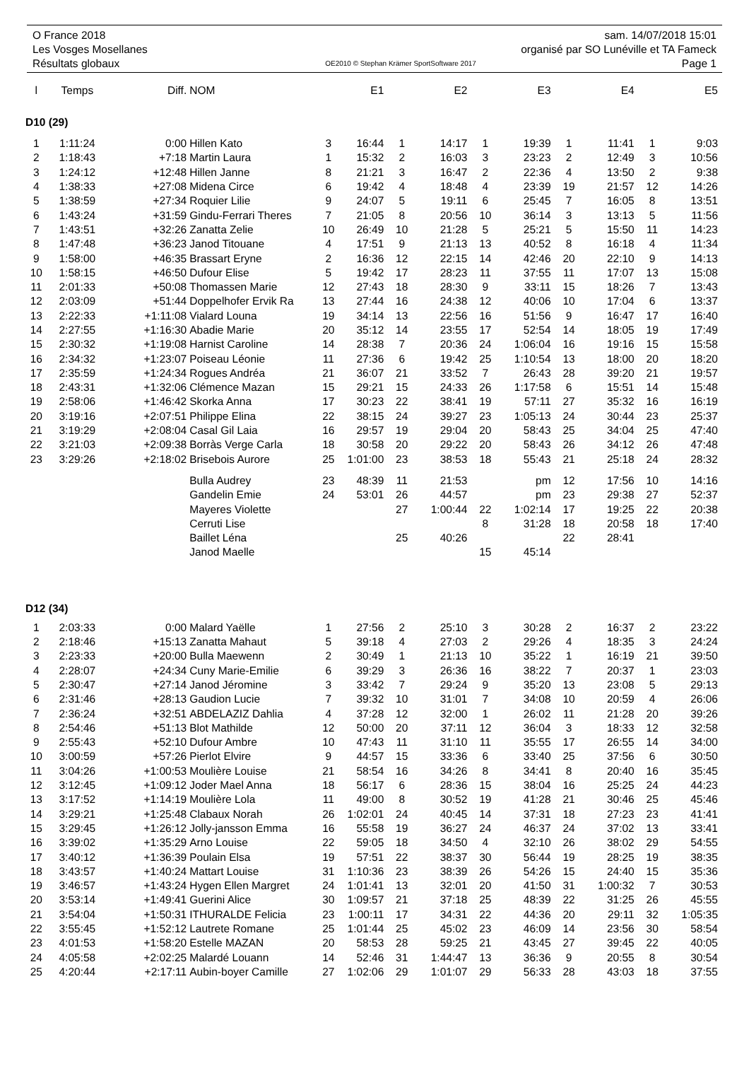O France 2018 sam. 14/07/2018 15:01
Les Vosges Mosellanes organisé par SO Lunéville et TA Fameck
Résultats globaux OE2010 © Stephan Krämer SportSoftware 2017 Page 1
| l | Temps | Diff. | NOM | | E1 | | E2 | | E3 | | E4 | | E5 |
| --- | --- | --- | --- | --- | --- | --- | --- | --- | --- | --- | --- | --- | --- |
| D10 (29) | | | | | | | | | | | | | |
| 1 | 1:11:24 | 0:00 | Hillen Kato | 3 | 16:44 | 1 | 14:17 | 1 | 19:39 | 1 | 11:41 | 1 | 9:03 |
| 2 | 1:18:43 | +7:18 | Martin Laura | 1 | 15:32 | 2 | 16:03 | 3 | 23:23 | 2 | 12:49 | 3 | 10:56 |
| 3 | 1:24:12 | +12:48 | Hillen Janne | 8 | 21:21 | 3 | 16:47 | 2 | 22:36 | 4 | 13:50 | 2 | 9:38 |
| 4 | 1:38:33 | +27:08 | Midena Circe | 6 | 19:42 | 4 | 18:48 | 4 | 23:39 | 19 | 21:57 | 12 | 14:26 |
| 5 | 1:38:59 | +27:34 | Roquier Lilie | 9 | 24:07 | 5 | 19:11 | 6 | 25:45 | 7 | 16:05 | 8 | 13:51 |
| 6 | 1:43:24 | +31:59 | Gindu-Ferrari Theres | 7 | 21:05 | 8 | 20:56 | 10 | 36:14 | 3 | 13:13 | 5 | 11:56 |
| 7 | 1:43:51 | +32:26 | Zanatta Zelie | 10 | 26:49 | 10 | 21:28 | 5 | 25:21 | 5 | 15:50 | 11 | 14:23 |
| 8 | 1:47:48 | +36:23 | Janod Titouane | 4 | 17:51 | 9 | 21:13 | 13 | 40:52 | 8 | 16:18 | 4 | 11:34 |
| 9 | 1:58:00 | +46:35 | Brassart Eryne | 2 | 16:36 | 12 | 22:15 | 14 | 42:46 | 20 | 22:10 | 9 | 14:13 |
| 10 | 1:58:15 | +46:50 | Dufour Elise | 5 | 19:42 | 17 | 28:23 | 11 | 37:55 | 11 | 17:07 | 13 | 15:08 |
| 11 | 2:01:33 | +50:08 | Thomassen Marie | 12 | 27:43 | 18 | 28:30 | 9 | 33:11 | 15 | 18:26 | 7 | 13:43 |
| 12 | 2:03:09 | +51:44 | Doppelhofer Ervik Ra | 13 | 27:44 | 16 | 24:38 | 12 | 40:06 | 10 | 17:04 | 6 | 13:37 |
| 13 | 2:22:33 | +1:11:08 | Vialard Louna | 19 | 34:14 | 13 | 22:56 | 16 | 51:56 | 9 | 16:47 | 17 | 16:40 |
| 14 | 2:27:55 | +1:16:30 | Abadie Marie | 20 | 35:12 | 14 | 23:55 | 17 | 52:54 | 14 | 18:05 | 19 | 17:49 |
| 15 | 2:30:32 | +1:19:08 | Harnist Caroline | 14 | 28:38 | 7 | 20:36 | 24 | 1:06:04 | 16 | 19:16 | 15 | 15:58 |
| 16 | 2:34:32 | +1:23:07 | Poiseau Léonie | 11 | 27:36 | 6 | 19:42 | 25 | 1:10:54 | 13 | 18:00 | 20 | 18:20 |
| 17 | 2:35:59 | +1:24:34 | Rogues Andréa | 21 | 36:07 | 21 | 33:52 | 7 | 26:43 | 28 | 39:20 | 21 | 19:57 |
| 18 | 2:43:31 | +1:32:06 | Clémence Mazan | 15 | 29:21 | 15 | 24:33 | 26 | 1:17:58 | 6 | 15:51 | 14 | 15:48 |
| 19 | 2:58:06 | +1:46:42 | Skorka Anna | 17 | 30:23 | 22 | 38:41 | 19 | 57:11 | 27 | 35:32 | 16 | 16:19 |
| 20 | 3:19:16 | +2:07:51 | Philippe Elina | 22 | 38:15 | 24 | 39:27 | 23 | 1:05:13 | 24 | 30:44 | 23 | 25:37 |
| 21 | 3:19:29 | +2:08:04 | Casal Gil Laia | 16 | 29:57 | 19 | 29:04 | 20 | 58:43 | 25 | 34:04 | 25 | 47:40 |
| 22 | 3:21:03 | +2:09:38 | Borràs Verge Carla | 18 | 30:58 | 20 | 29:22 | 20 | 58:43 | 26 | 34:12 | 26 | 47:48 |
| 23 | 3:29:26 | +2:18:02 | Brisebois Aurore | 25 | 1:01:00 | 23 | 38:53 | 18 | 55:43 | 21 | 25:18 | 24 | 28:32 |
| | | | Bulla Audrey | 23 | 48:39 | 11 | 21:53 | | pm | 12 | 17:56 | 10 | 14:16 |
| | | | Gandelin Emie | 24 | 53:01 | 26 | 44:57 | | pm | 23 | 29:38 | 27 | 52:37 |
| | | | Mayeres Violette | | | 27 | 1:00:44 | 22 | 1:02:14 | 17 | 19:25 | 22 | 20:38 |
| | | | Cerruti Lise | | | | | 8 | 31:28 | 18 | 20:58 | 18 | 17:40 |
| | | | Baillet Léna | | | 25 | 40:26 | | | 22 | 28:41 | | |
| | | | Janod Maelle | | | | | 15 | 45:14 | | | | |
| D12 (34) | | | | | | | | | | | | | |
| 1 | 2:03:33 | 0:00 | Malard Yaëlle | 1 | 27:56 | 2 | 25:10 | 3 | 30:28 | 2 | 16:37 | 2 | 23:22 |
| 2 | 2:18:46 | +15:13 | Zanatta Mahaut | 5 | 39:18 | 4 | 27:03 | 2 | 29:26 | 4 | 18:35 | 3 | 24:24 |
| 3 | 2:23:33 | +20:00 | Bulla Maewenn | 2 | 30:49 | 1 | 21:13 | 10 | 35:22 | 1 | 16:19 | 21 | 39:50 |
| 4 | 2:28:07 | +24:34 | Cuny Marie-Emilie | 6 | 39:29 | 3 | 26:36 | 16 | 38:22 | 7 | 20:37 | 1 | 23:03 |
| 5 | 2:30:47 | +27:14 | Janod Jéromine | 3 | 33:42 | 7 | 29:24 | 9 | 35:20 | 13 | 23:08 | 5 | 29:13 |
| 6 | 2:31:46 | +28:13 | Gaudion Lucie | 7 | 39:32 | 10 | 31:01 | 7 | 34:08 | 10 | 20:59 | 4 | 26:06 |
| 7 | 2:36:24 | +32:51 | ABDELAZIZ Dahlia | 4 | 37:28 | 12 | 32:00 | 1 | 26:02 | 11 | 21:28 | 20 | 39:26 |
| 8 | 2:54:46 | +51:13 | Blot Mathilde | 12 | 50:00 | 20 | 37:11 | 12 | 36:04 | 3 | 18:33 | 12 | 32:58 |
| 9 | 2:55:43 | +52:10 | Dufour Ambre | 10 | 47:43 | 11 | 31:10 | 11 | 35:55 | 17 | 26:55 | 14 | 34:00 |
| 10 | 3:00:59 | +57:26 | Pierlot Elvire | 9 | 44:57 | 15 | 33:36 | 6 | 33:40 | 25 | 37:56 | 6 | 30:50 |
| 11 | 3:04:26 | +1:00:53 | Moulière Louise | 21 | 58:54 | 16 | 34:26 | 8 | 34:41 | 8 | 20:40 | 16 | 35:45 |
| 12 | 3:12:45 | +1:09:12 | Joder Mael Anna | 18 | 56:17 | 6 | 28:36 | 15 | 38:04 | 16 | 25:25 | 24 | 44:23 |
| 13 | 3:17:52 | +1:14:19 | Moulière Lola | 11 | 49:00 | 8 | 30:52 | 19 | 41:28 | 21 | 30:46 | 25 | 45:46 |
| 14 | 3:29:21 | +1:25:48 | Clabaux Norah | 26 | 1:02:01 | 24 | 40:45 | 14 | 37:31 | 18 | 27:23 | 23 | 41:41 |
| 15 | 3:29:45 | +1:26:12 | Jolly-jansson Emma | 16 | 55:58 | 19 | 36:27 | 24 | 46:37 | 24 | 37:02 | 13 | 33:41 |
| 16 | 3:39:02 | +1:35:29 | Arno Louise | 22 | 59:05 | 18 | 34:50 | 4 | 32:10 | 26 | 38:02 | 29 | 54:55 |
| 17 | 3:40:12 | +1:36:39 | Poulain Elsa | 19 | 57:51 | 22 | 38:37 | 30 | 56:44 | 19 | 28:25 | 19 | 38:35 |
| 18 | 3:43:57 | +1:40:24 | Mattart Louise | 31 | 1:10:36 | 23 | 38:39 | 26 | 54:26 | 15 | 24:40 | 15 | 35:36 |
| 19 | 3:46:57 | +1:43:24 | Hygen Ellen Margret | 24 | 1:01:41 | 13 | 32:01 | 20 | 41:50 | 31 | 1:00:32 | 7 | 30:53 |
| 20 | 3:53:14 | +1:49:41 | Guerini Alice | 30 | 1:09:57 | 21 | 37:18 | 25 | 48:39 | 22 | 31:25 | 26 | 45:55 |
| 21 | 3:54:04 | +1:50:31 | ITHURALDE Felicia | 23 | 1:00:11 | 17 | 34:31 | 22 | 44:36 | 20 | 29:11 | 32 | 1:05:35 |
| 22 | 3:55:45 | +1:52:12 | Lautrete Romane | 25 | 1:01:44 | 25 | 45:02 | 23 | 46:09 | 14 | 23:56 | 30 | 58:54 |
| 23 | 4:01:53 | +1:58:20 | Estelle MAZAN | 20 | 58:53 | 28 | 59:25 | 21 | 43:45 | 27 | 39:45 | 22 | 40:05 |
| 24 | 4:05:58 | +2:02:25 | Malardé Louann | 14 | 52:46 | 31 | 1:44:47 | 13 | 36:36 | 9 | 20:55 | 8 | 30:54 |
| 25 | 4:20:44 | +2:17:11 | Aubin-boyer Camille | 27 | 1:02:06 | 29 | 1:01:07 | 29 | 56:33 | 28 | 43:03 | 18 | 37:55 |